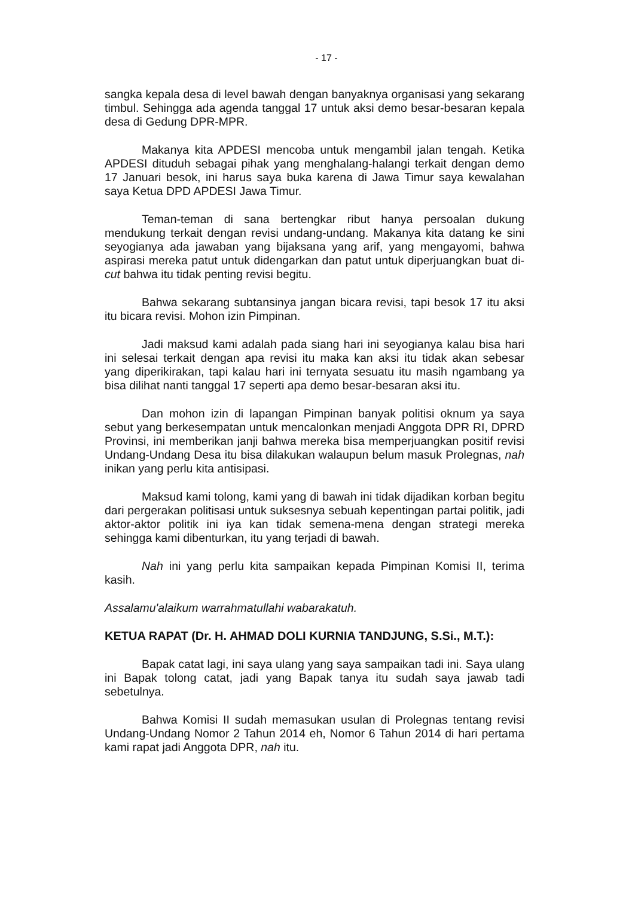- 17 -
sangka kepala desa di level bawah dengan banyaknya organisasi yang sekarang timbul. Sehingga ada agenda tanggal 17 untuk aksi demo besar-besaran kepala desa di Gedung DPR-MPR.
Makanya kita APDESI mencoba untuk mengambil jalan tengah. Ketika APDESI dituduh sebagai pihak yang menghalang-halangi terkait dengan demo 17 Januari besok, ini harus saya buka karena di Jawa Timur saya kewalahan saya Ketua DPD APDESI Jawa Timur.
Teman-teman di sana bertengkar ribut hanya persoalan dukung mendukung terkait dengan revisi undang-undang. Makanya kita datang ke sini seyogianya ada jawaban yang bijaksana yang arif, yang mengayomi, bahwa aspirasi mereka patut untuk didengarkan dan patut untuk diperjuangkan buat di-cut bahwa itu tidak penting revisi begitu.
Bahwa sekarang subtansinya jangan bicara revisi, tapi besok 17 itu aksi itu bicara revisi. Mohon izin Pimpinan.
Jadi maksud kami adalah pada siang hari ini seyogianya kalau bisa hari ini selesai terkait dengan apa revisi itu maka kan aksi itu tidak akan sebesar yang diperikirakan, tapi kalau hari ini ternyata sesuatu itu masih ngambang ya bisa dilihat nanti tanggal 17 seperti apa demo besar-besaran aksi itu.
Dan mohon izin di lapangan Pimpinan banyak politisi oknum ya saya sebut yang berkesempatan untuk mencalonkan menjadi Anggota DPR RI, DPRD Provinsi, ini memberikan janji bahwa mereka bisa memperjuangkan positif revisi Undang-Undang Desa itu bisa dilakukan walaupun belum masuk Prolegnas, nah inikan yang perlu kita antisipasi.
Maksud kami tolong, kami yang di bawah ini tidak dijadikan korban begitu dari pergerakan politisasi untuk suksesnya sebuah kepentingan partai politik, jadi aktor-aktor politik ini iya kan tidak semena-mena dengan strategi mereka sehingga kami dibenturkan, itu yang terjadi di bawah.
Nah ini yang perlu kita sampaikan kepada Pimpinan Komisi II, terima kasih.
Assalamu'alaikum warrahmatullahi wabarakatuh.
KETUA RAPAT (Dr. H. AHMAD DOLI KURNIA TANDJUNG, S.Si., M.T.):
Bapak catat lagi, ini saya ulang yang saya sampaikan tadi ini. Saya ulang ini Bapak tolong catat, jadi yang Bapak tanya itu sudah saya jawab tadi sebetulnya.
Bahwa Komisi II sudah memasukan usulan di Prolegnas tentang revisi Undang-Undang Nomor 2 Tahun 2014 eh, Nomor 6 Tahun 2014 di hari pertama kami rapat jadi Anggota DPR, nah itu.